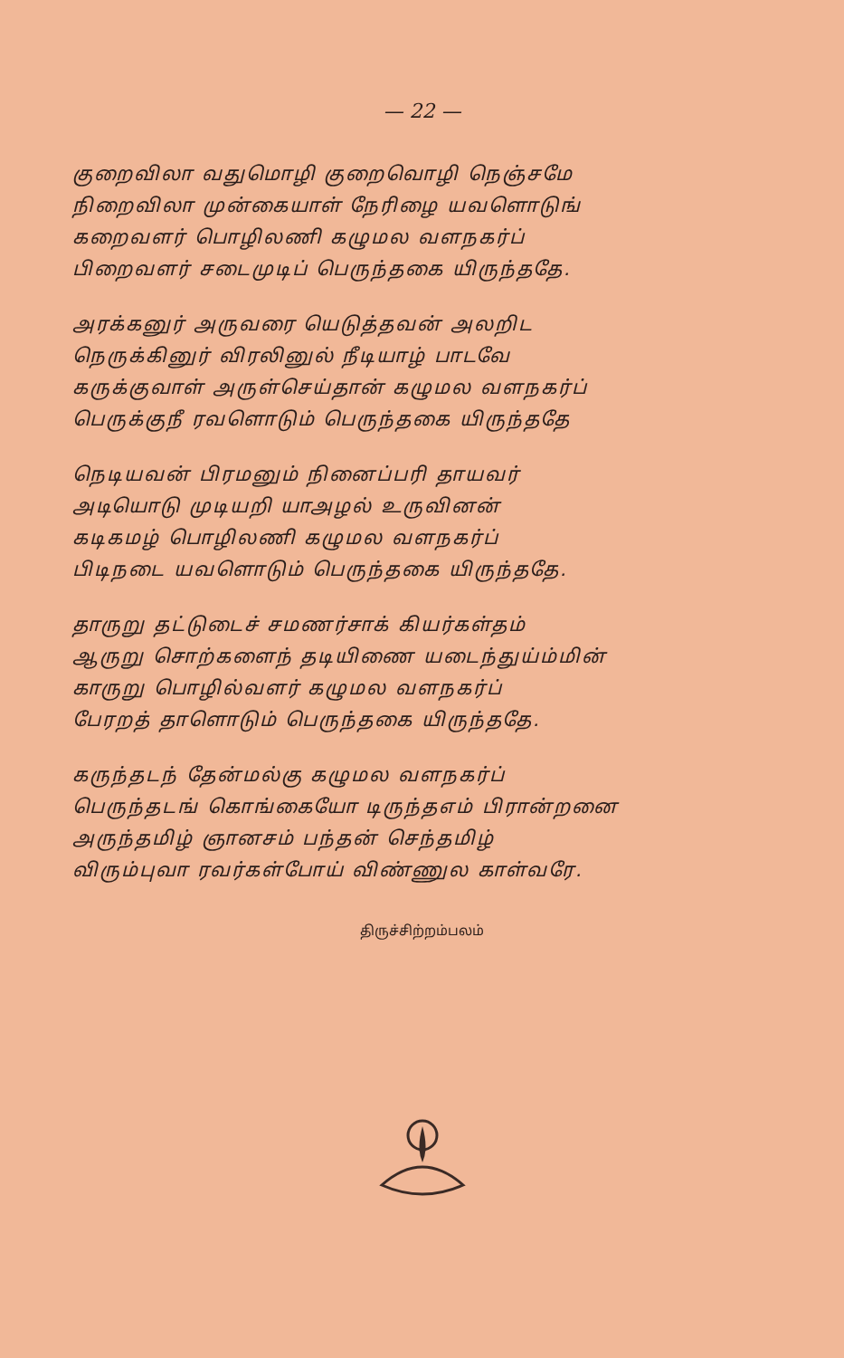— 22 —
குறைவிலா வதுமொழி குறைவொழி நெஞ்சமே
நிறைவிலா முன்கையாள் நேரிழை யவளொடுங்
கறைவளர் பொழிலணி கழுமல வளநகர்ப்
பிறைவளர் சடைமுடிப் பெருந்தகை யிருந்ததே.
அரக்கனுர் அருவரை யெடுத்தவன் அலறிட
நெருக்கினுர் விரலினுல் நீடியாழ் பாடவே
கருக்குவாள் அருள்செய்தான் கழுமல வளநகர்ப்
பெருக்குநீ ரவளொடும் பெருந்தகை யிருந்ததே
நெடியவன் பிரமனும் நினைப்பரி தாயவர்
அடியொடு முடியறி யாஅழல் உருவினன்
கடிகமழ் பொழிலணி கழுமல வளநகர்ப்
பிடிநடை யவளொடும் பெருந்தகை யிருந்ததே.
தாருறு தட்டுடைச் சமணர்சாக் கியர்கள்தம்
ஆருறு சொற்களைந் தடியிணை யடைந்துய்ம்மின்
காருறு பொழில்வளர் கழுமல வளநகர்ப்
பேரறத் தாளொடும் பெருந்தகை யிருந்ததே.
கருந்தடந் தேன்மல்கு கழுமல வளநகர்ப்
பெருந்தடங் கொங்கையோ டிருந்தஎம் பிரான்றனை
அருந்தமிழ் ஞானசம் பந்தன் செந்தமிழ்
விரும்புவா ரவர்கள்போய் விண்ணுல காள்வரே.
திருச்சிற்றம்பலம்